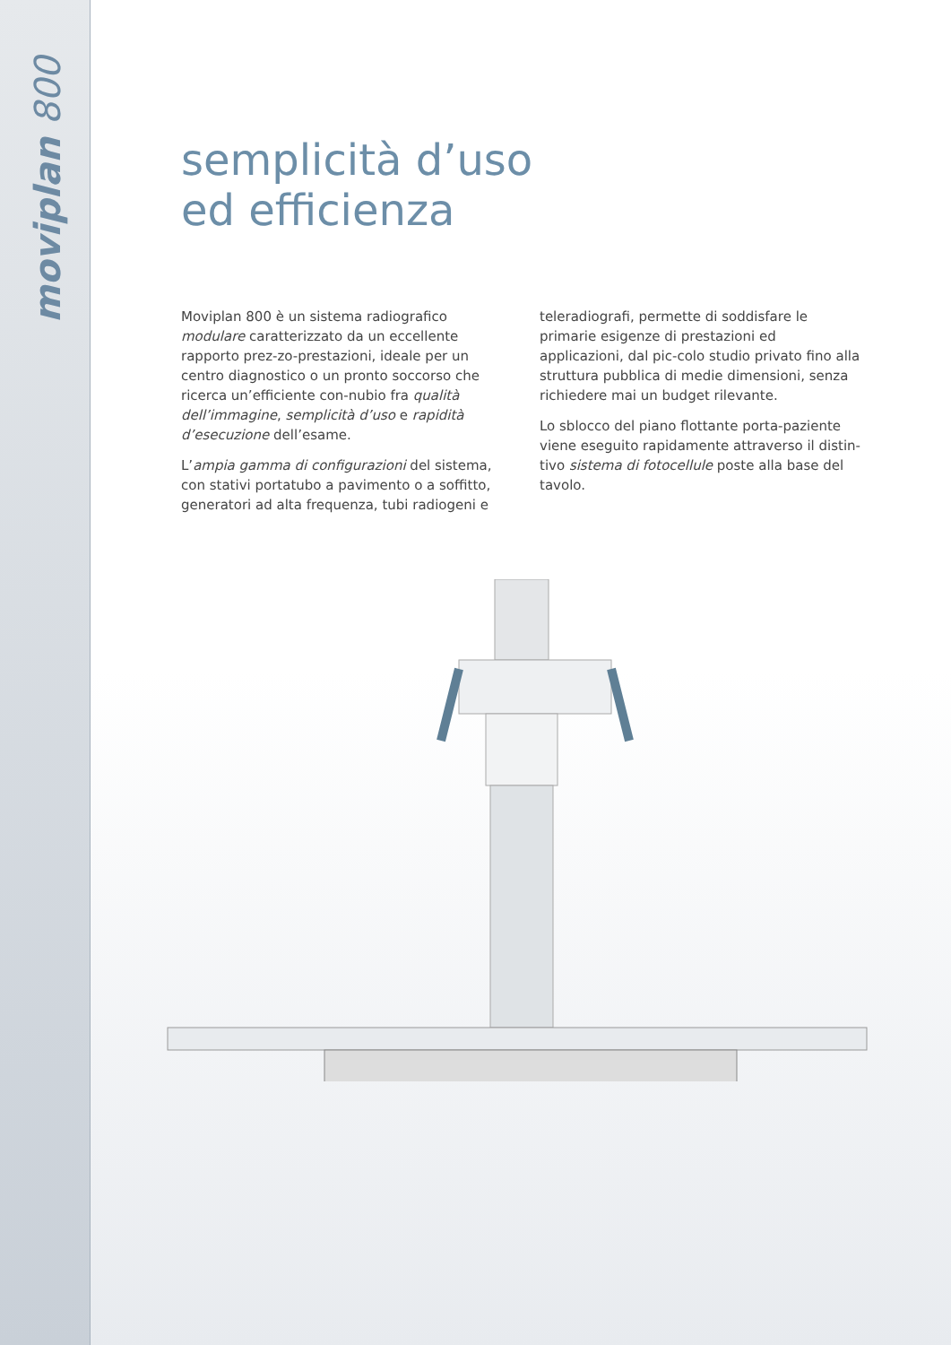moviplan 800
semplicità d’uso
ed efficienza
Moviplan 800 è un sistema radiografico modulare caratterizzato da un eccellente rapporto prez-zo-prestazioni, ideale per un centro diagnostico o un pronto soccorso che ricerca un’efficiente con-nubio fra qualità dell’immagine, semplicità d’uso e rapidità d’esecuzione dell’esame.
L’ampia gamma di configurazioni del sistema, con stativi portatubo a pavimento o a soffitto, generatori ad alta frequenza, tubi radiogeni e
teleradiografi, permette di soddisfare le primarie esigenze di prestazioni ed applicazioni, dal pic-colo studio privato fino alla struttura pubblica di medie dimensioni, senza richiedere mai un budget rilevante.
Lo sblocco del piano flottante porta-paziente viene eseguito rapidamente attraverso il distin-tivo sistema di fotocellule poste alla base del tavolo.